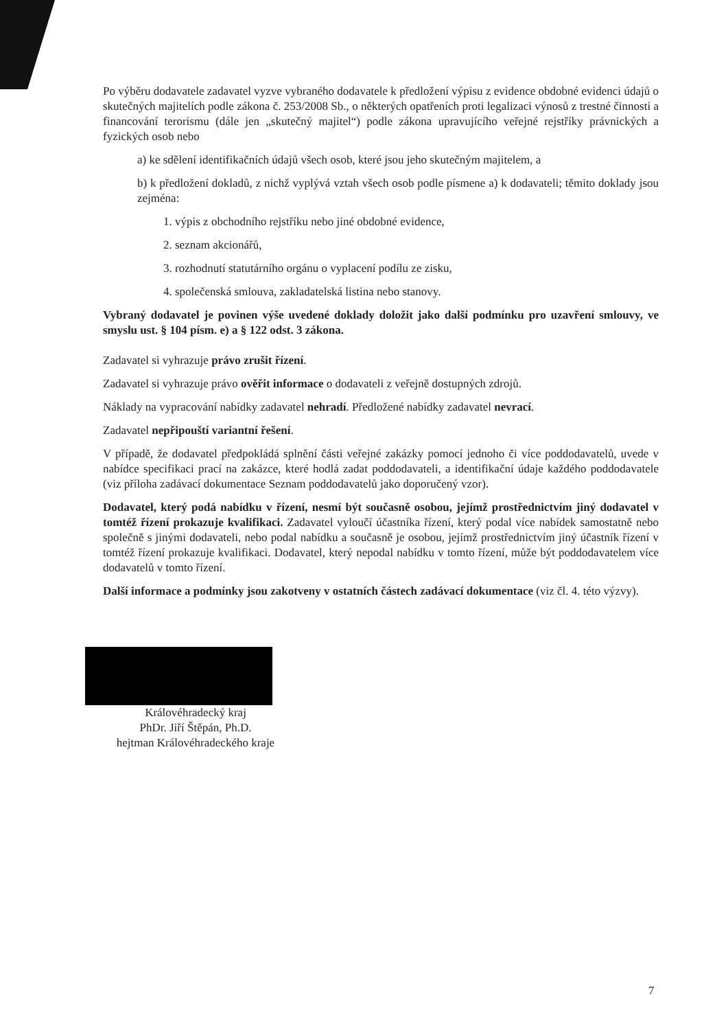Po výběru dodavatele zadavatel vyzve vybraného dodavatele k předložení výpisu z evidence obdobné evidenci údajů o skutečných majitelích podle zákona č. 253/2008 Sb., o některých opatřeních proti legalizaci výnosů z trestné činnosti a financování terorismu (dále jen „skutečný majitel“) podle zákona upravujícího veřejné rejstříky právnických a fyzických osob nebo
a) ke sdělení identifikačních údajů všech osob, které jsou jeho skutečným majitelem, a
b) k předložení dokladů, z nichž vyplývá vztah všech osob podle písmene a) k dodavateli; těmito doklady jsou zejména:
1. výpis z obchodního rejstříku nebo jiné obdobné evidence,
2. seznam akcionářů,
3. rozhodnutí statutárního orgánu o vyplacení podílu ze zisku,
4. společenská smlouva, zakladatelská listina nebo stanovy.
Vybraný dodavatel je povinen výše uvedené doklady doložit jako další podmínku pro uzavření smlouvy, ve smyslu ust. § 104 písm. e) a § 122 odst. 3 zákona.
Zadavatel si vyhrazuje právo zrušit řízení.
Zadavatel si vyhrazuje právo ověřit informace o dodavateli z veřejně dostupných zdrojů.
Náklady na vypracování nabídky zadavatel nehradí. Předložené nabídky zadavatel nevrací.
Zadavatel nepřipouští variantní řešení.
V případě, že dodavatel předpokládá splnění části veřejné zakázky pomocí jednoho či více poddodavatelů, uvede v nabídce specifikaci prací na zakázce, které hodlá zadat poddodavateli, a identifikační údaje každého poddodavatele (viz příloha zadávací dokumentace Seznam poddodavatelů jako doporučený vzor).
Dodavatel, který podá nabídku v řízení, nesmí být současně osobou, jejímž prostřednictvím jiný dodavatel v tomtéž řízení prokazuje kvalifikaci. Zadavatel vyloučí účastníka řízení, který podal více nabídek samostatně nebo společně s jinými dodavateli, nebo podal nabídku a současně je osobou, jejímž prostřednictvím jiný účastník řízení v tomtéž řízení prokazuje kvalifikaci. Dodavatel, který nepodal nabídku v tomto řízení, může být poddodavatelem více dodavatelů v tomto řízení.
Další informace a podmínky jsou zakotveny v ostatních částech zadávací dokumentace (viz čl. 4. této výzvy).
Královéhradecký kraj
PhDr. Jiří Štěpán, Ph.D.
hejtman Královéhradeckého kraje
7